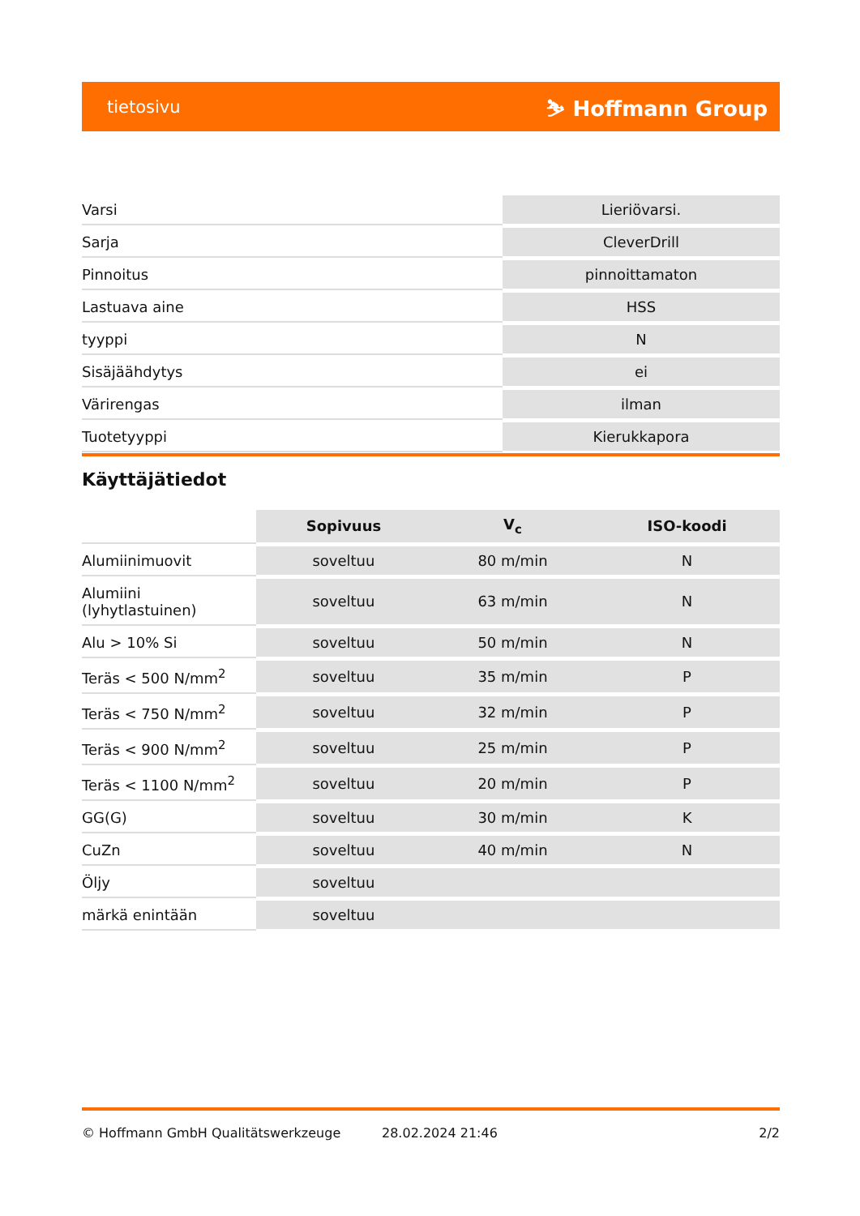tietosivu ⛷ Hoffmann Group
| Varsi | Lieriövarsi. |
| Sarja | CleverDrill |
| Pinnoitus | pinnoittamaton |
| Lastuava aine | HSS |
| tyyppi | N |
| Sisäjäähdytys | ei |
| Värirengas | ilman |
| Tuotetyyppi | Kierukkapora |
Käyttäjätiedot
| | Sopivuus | V<sub>c</sub> | ISO-koodi |
| --- | --- | --- | --- |
| Alumiinimuovit | soveltuu | 80 m/min | N |
| Alumiini (lyhytlastuinen) | soveltuu | 63 m/min | N |
| Alu > 10% Si | soveltuu | 50 m/min | N |
| Teräs < 500 N/mm<sup>2</sup> | soveltuu | 35 m/min | P |
| Teräs < 750 N/mm<sup>2</sup> | soveltuu | 32 m/min | P |
| Teräs < 900 N/mm<sup>2</sup> | soveltuu | 25 m/min | P |
| Teräs < 1100 N/mm<sup>2</sup> | soveltuu | 20 m/min | P |
| GG(G) | soveltuu | 30 m/min | K |
| CuZn | soveltuu | 40 m/min | N |
| Öljy | soveltuu | | |
| märkä enintään | soveltuu | | |
© Hoffmann GmbH Qualitätswerkzeuge 28.02.2024 21:46 2/2